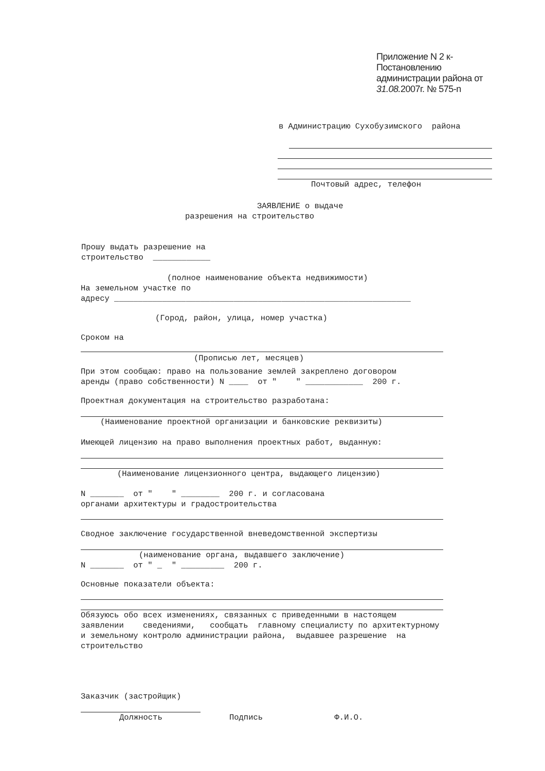Приложение N 2 к-
Постановлению
администрации района от
31.08. 2007г. № 575-n
в Администрацию Сухобузимского района
Почтовый адрес, телефон
ЗАЯВЛЕНИЕ о выдаче
разрешения на строительство
Прошу выдать разрешение на строительство ____________
(полное наименование объекта недвижимости)
На земельном участке по адресу ______________________________________________________________
(Город, район, улица, номер участка)
Сроком на
(Прописью лет, месяцев)
При этом сообщаю: право на пользование землей закреплено договором аренды (право собственности) N ____ от " " ____________ 200 г.
Проектная документация на строительство разработана:
(Наименование проектной организации и банковские реквизиты)
Имеющей лицензию на право выполнения проектных работ, выданную:
(Наименование лицензионного центра, выдающего лицензию)
N _______ от " " ________ 200 г. и согласована органами архитектуры и градостроительства
Сводное заключение государственной вневедомственной экспертизы
(наименование органа, выдавшего заключение)
N _______ от " _ " _________ 200 г.
Основные показатели объекта:
Обязуюсь обо всех изменениях, связанных с приведенными в настоящем заявлении сведениями, сообщать главному специалисту по архитектурному и земельному контролю администрации района, выдавшее разрешение на строительство
Заказчик (застройщик)
Должность Подпись Ф.И.О.